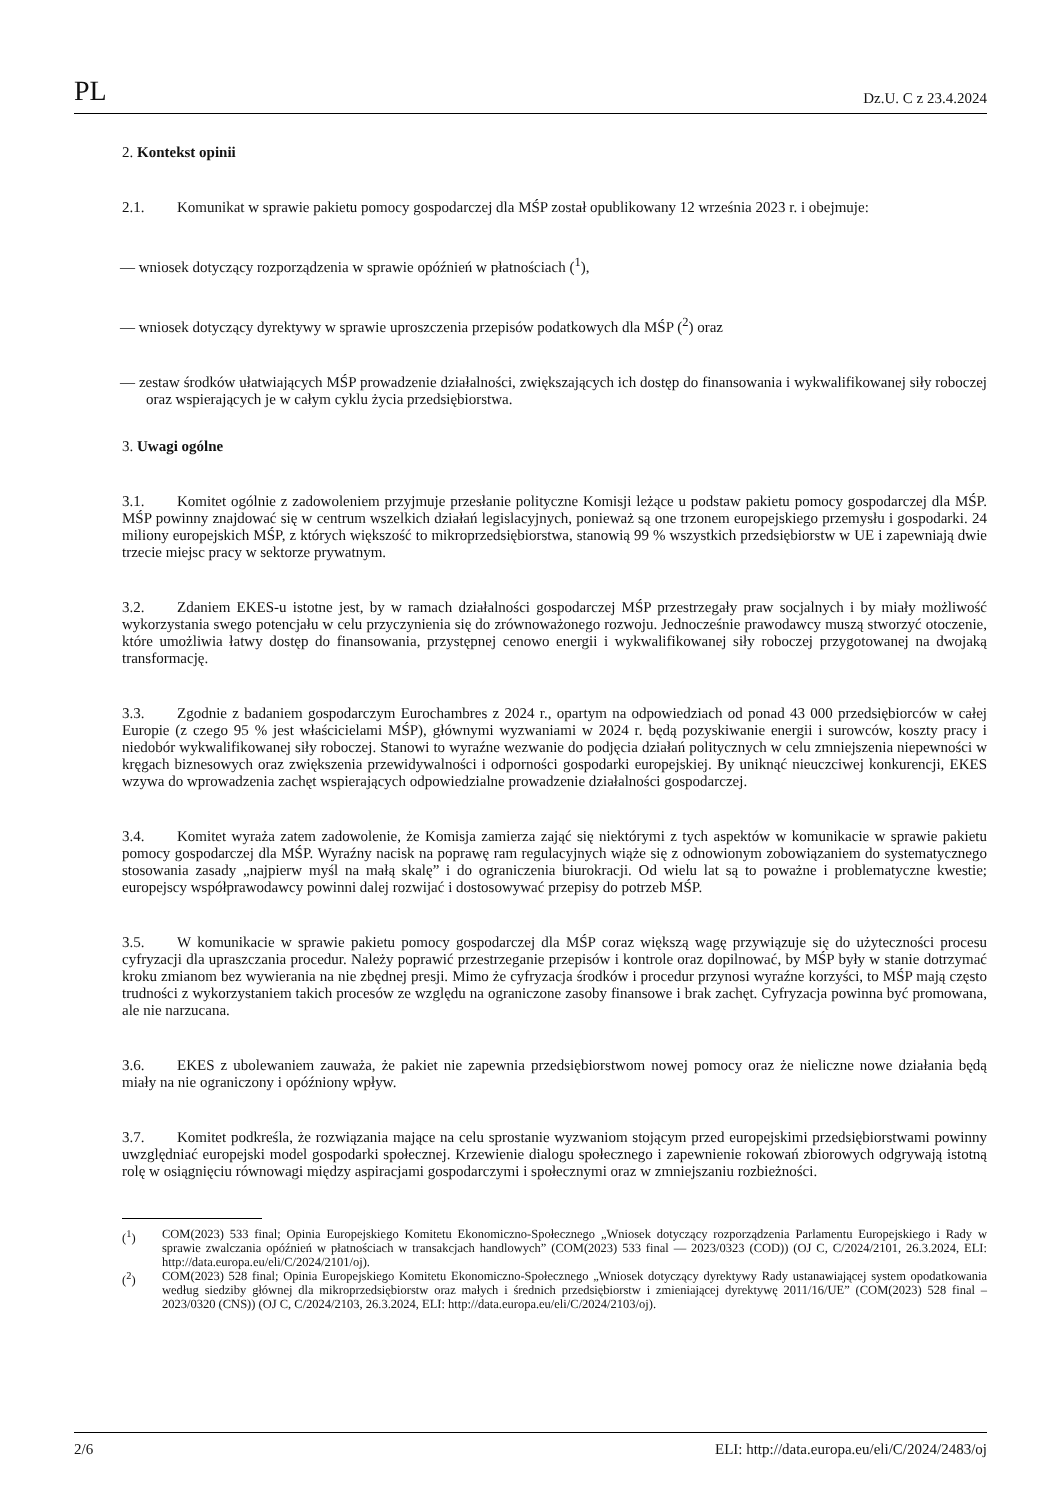PL Dz.U. C z 23.4.2024
2. Kontekst opinii
2.1. Komunikat w sprawie pakietu pomocy gospodarczej dla MŚP został opublikowany 12 września 2023 r. i obejmuje:
— wniosek dotyczący rozporządzenia w sprawie opóźnień w płatnościach (<sup>1</sup>),
— wniosek dotyczący dyrektywy w sprawie uproszczenia przepisów podatkowych dla MŚP (<sup>2</sup>) oraz
— zestaw środków ułatwiających MŚP prowadzenie działalności, zwiększających ich dostęp do finansowania i wykwalifikowanej siły roboczej oraz wspierających je w całym cyklu życia przedsiębiorstwa.
3. Uwagi ogólne
3.1. Komitet ogólnie z zadowoleniem przyjmuje przesłanie polityczne Komisji leżące u podstaw pakietu pomocy gospodarczej dla MŚP. MŚP powinny znajdować się w centrum wszelkich działań legislacyjnych, ponieważ są one trzonem europejskiego przemysłu i gospodarki. 24 miliony europejskich MŚP, z których większość to mikroprzedsiębiorstwa, stanowią 99 % wszystkich przedsiębiorstw w UE i zapewniają dwie trzecie miejsc pracy w sektorze prywatnym.
3.2. Zdaniem EKES-u istotne jest, by w ramach działalności gospodarczej MŚP przestrzegały praw socjalnych i by miały możliwość wykorzystania swego potencjału w celu przyczynienia się do zrównoważonego rozwoju. Jednocześnie prawodawcy muszą stworzyć otoczenie, które umożliwia łatwy dostęp do finansowania, przystępnej cenowo energii i wykwalifikowanej siły roboczej przygotowanej na dwojaką transformację.
3.3. Zgodnie z badaniem gospodarczym Eurochambres z 2024 r., opartym na odpowiedziach od ponad 43 000 przedsiębiorców w całej Europie (z czego 95 % jest właścicielami MŚP), głównymi wyzwaniami w 2024 r. będą pozyskiwanie energii i surowców, koszty pracy i niedobór wykwalifikowanej siły roboczej. Stanowi to wyraźne wezwanie do podjęcia działań politycznych w celu zmniejszenia niepewności w kręgach biznesowych oraz zwiększenia przewidywalności i odporności gospodarki europejskiej. By uniknąć nieuczciwej konkurencji, EKES wzywa do wprowadzenia zachęt wspierających odpowiedzialne prowadzenie działalności gospodarczej.
3.4. Komitet wyraża zatem zadowolenie, że Komisja zamierza zająć się niektórymi z tych aspektów w komunikacie w sprawie pakietu pomocy gospodarczej dla MŚP. Wyraźny nacisk na poprawę ram regulacyjnych wiąże się z odnowionym zobowiązaniem do systematycznego stosowania zasady „najpierw myśl na małą skalę” i do ograniczenia biurokracji. Od wielu lat są to poważne i problematyczne kwestie; europejscy współprawodawcy powinni dalej rozwijać i dostosowywać przepisy do potrzeb MŚP.
3.5. W komunikacie w sprawie pakietu pomocy gospodarczej dla MŚP coraz większą wagę przywiązuje się do użyteczności procesu cyfryzacji dla upraszczania procedur. Należy poprawić przestrzeganie przepisów i kontrole oraz dopilnować, by MŚP były w stanie dotrzymać kroku zmianom bez wywierania na nie zbędnej presji. Mimo że cyfryzacja środków i procedur przynosi wyraźne korzyści, to MŚP mają często trudności z wykorzystaniem takich procesów ze względu na ograniczone zasoby finansowe i brak zachęt. Cyfryzacja powinna być promowana, ale nie narzucana.
3.6. EKES z ubolewaniem zauważa, że pakiet nie zapewnia przedsiębiorstwom nowej pomocy oraz że nieliczne nowe działania będą miały na nie ograniczony i opóźniony wpływ.
3.7. Komitet podkreśla, że rozwiązania mające na celu sprostanie wyzwaniom stojącym przed europejskimi przedsiębiorstwami powinny uwzględniać europejski model gospodarki społecznej. Krzewienie dialogu społecznego i zapewnienie rokowań zbiorowych odgrywają istotną rolę w osiągnięciu równowagi między aspiracjami gospodarczymi i społecznymi oraz w zmniejszaniu rozbieżności.
(<sup>1</sup>) COM(2023) 533 final; Opinia Europejskiego Komitetu Ekonomiczno-Społecznego „Wniosek dotyczący rozporządzenia Parlamentu Europejskiego i Rady w sprawie zwalczania opóźnień w płatnościach w transakcjach handlowych” (COM(2023) 533 final — 2023/0323 (COD)) (OJ C, C/2024/2101, 26.3.2024, ELI: http://data.europa.eu/eli/C/2024/2101/oj).
(<sup>2</sup>) COM(2023) 528 final; Opinia Europejskiego Komitetu Ekonomiczno-Społecznego „Wniosek dotyczący dyrektywy Rady ustanawiającej system opodatkowania według siedziby głównej dla mikroprzedsiębiorstw oraz małych i średnich przedsiębiorstw i zmieniającej dyrektywę 2011/16/UE” (COM(2023) 528 final – 2023/0320 (CNS)) (OJ C, C/2024/2103, 26.3.2024, ELI: http://data.europa.eu/eli/C/2024/2103/oj).
2/6 ELI: http://data.europa.eu/eli/C/2024/2483/oj